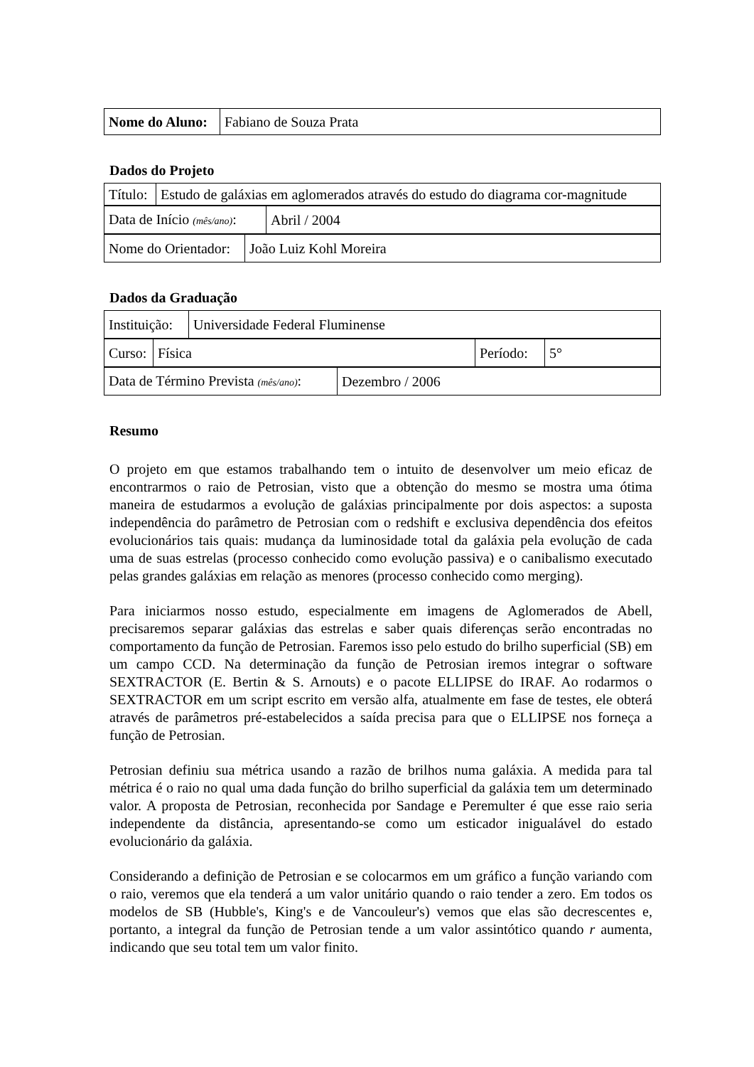| Nome do Aluno: | Fabiano de Souza Prata |
Dados do Projeto
| Título: | Estudo de galáxias em aglomerados através do estudo do diagrama cor-magnitude |
| Data de Início (mês/ano) : | Abril / 2004 |
| Nome do Orientador: | João Luiz Kohl Moreira |
Dados da Graduação
| Instituição: | Universidade Federal Fluminense |
| Curso: | Física | Período: | 5° |
| Data de Término Prevista (mês/ano) : | Dezembro / 2006 |
Resumo
O projeto em que estamos trabalhando tem o intuito de desenvolver um meio eficaz de encontrarmos o raio de Petrosian, visto que a obtenção do mesmo se mostra uma ótima maneira de estudarmos a evolução de galáxias principalmente por dois aspectos: a suposta independência do parâmetro de Petrosian com o redshift e exclusiva dependência dos efeitos evolucionários tais quais: mudança da luminosidade total da galáxia pela evolução de cada uma de suas estrelas (processo conhecido como evolução passiva) e o canibalismo executado pelas grandes galáxias em relação as menores (processo conhecido como merging).
Para iniciarmos nosso estudo, especialmente em imagens de Aglomerados de Abell, precisaremos separar galáxias das estrelas e saber quais diferenças serão encontradas no comportamento da função de Petrosian. Faremos isso pelo estudo do brilho superficial (SB) em um campo CCD. Na determinação da função de Petrosian iremos integrar o software SEXTRACTOR (E. Bertin & S. Arnouts) e o pacote ELLIPSE do IRAF. Ao rodarmos o SEXTRACTOR em um script escrito em versão alfa, atualmente em fase de testes, ele obterá através de parâmetros pré-estabelecidos a saída precisa para que o ELLIPSE nos forneça a função de Petrosian.
Petrosian definiu sua métrica usando a razão de brilhos numa galáxia. A medida para tal métrica é o raio no qual uma dada função do brilho superficial da galáxia tem um determinado valor. A proposta de Petrosian, reconhecida por Sandage e Peremulter é que esse raio seria independente da distância, apresentando-se como um esticador inigualável do estado evolucionário da galáxia.
Considerando a definição de Petrosian e se colocarmos em um gráfico a função variando com o raio, veremos que ela tenderá a um valor unitário quando o raio tender a zero. Em todos os modelos de SB (Hubble's, King's e de Vancouleur's) vemos que elas são decrescentes e, portanto, a integral da função de Petrosian tende a um valor assintótico quando r aumenta, indicando que seu total tem um valor finito.